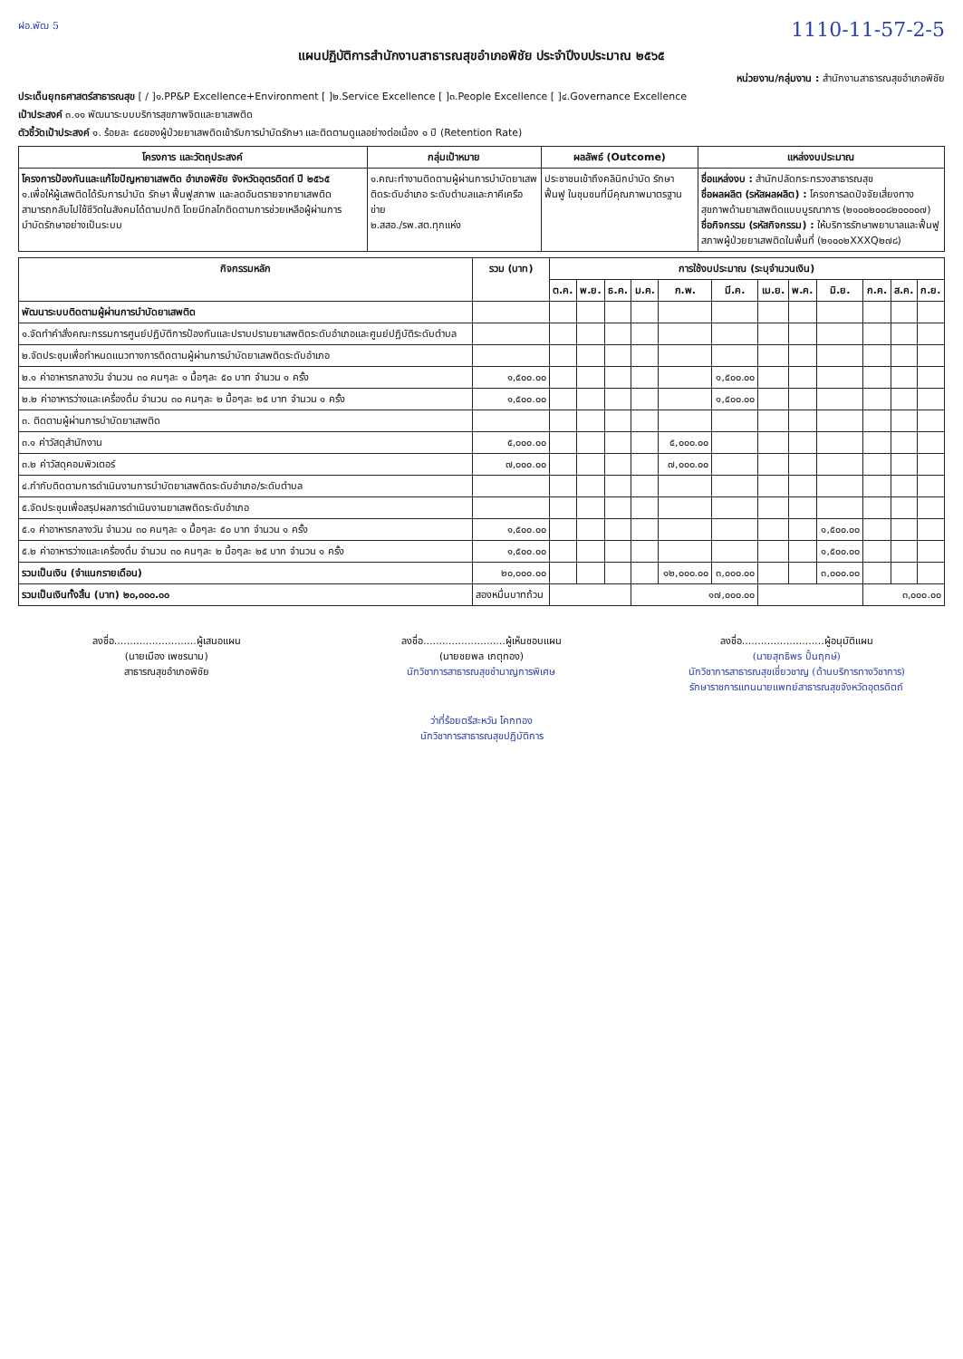ฝอ.พัฒ 5 1110-11-57-2-5
แผนปฏิบัติการสำนักงานสาธารณสุขอำเภอพิชัย ประจำปีงบประมาณ ๒๕๖๕
หน่วยงาน/กลุ่มงาน : สำนักงานสาธารณสุขอำเภอพิชัย
ประเด็นยุทธศาสตร์สาธารณสุข [ / ]๑.PP&P Excellence+Environment [ ]๒.Service Excellence [ ]๓.People Excellence [ ]๔.Governance Excellence
เป้าประสงค์ ๓.๑๑ พัฒนาระบบบริการสุขภาพจิตและยาเสพติด
ตัวชี้วัดเป้าประสงค์ ๑. ร้อยละ ๕๘ของผู้ป่วยยาเสพติดเข้ารับการบำบัดรักษา และติดตามดูแลอย่างต่อเนื่อง ๑ ปี (Retention Rate)
| โครงการ และวัตถุประสงค์ | กลุ่มเป้าหมาย | ผลลัพธ์ (Outcome) | แหล่งงบประมาณ |
| --- | --- | --- | --- |
| โครงการป้องกันและแก้ไขปัญหายาเสพติด อำเภอพิชัย จังหวัดอุตรดิตถ์ ปี ๒๕๖๕ ๑.เพื่อให้ผู้เสพติดได้รับการบำบัด รักษา ฟื้นฟูสภาพ และลดอันตรายจากยาเสพติด สามารถกลับไปใช้ชีวิตในสังคมได้ตามปกติ โดยมีกลไกติดตามการช่วยเหลือผู้ผ่านการบำบัดรักษาอย่างเป็นระบบ | ๑.คณะทำงานติดตามผู้ผ่านการบำบัดยาเสพติดระดับอำเภอ ระดับตำบลและภาคีเครือข่าย ๒.สสอ./รพ.สต.ทุกแห่ง | ประชาชนเข้าถึงคลินิกบำบัด รักษา ฟื้นฟู ในชุมชนที่มีคุณภาพมาตรฐาน | ชื่อแหล่งงบ : สำนักปลัดกระทรวงสาธารณสุข ชื่อผลผลิต (รหัสผลผลิต) : โครงการลดปัจจัยเสี่ยงทางสุขภาพด้านยาเสพติดแบบบูรณาการ (๒๑๐๐๒๐๐๘๒๐๐๐๐๗) ชื่อกิจกรรม (รหัสกิจกรรม) : ให้บริการรักษาพยาบาลและฟื้นฟูสภาพผู้ป่วยยาเสพติดในพื้นที่ (๒๑๐๐๒XXXQ๒๗๘) |
| กิจกรรมหลัก | รวม (บาท) | การใช้งบประมาณ (ระบุจำนวนเงิน) | | | | | | | | | | | |
| --- | --- | --- | --- | --- | --- | --- | --- | --- | --- | --- | --- | --- | --- |
| | | ต.ค. | พ.ย. | ธ.ค. | ม.ค. | ก.พ. | มี.ค. | เม.ย. | พ.ค. | มิ.ย. | ก.ค. | ส.ค. | ก.ย. |
| พัฒนาระบบติดตามผู้ผ่านการบำบัดยาเสพติด | | | | | | | | | | | | | |
| ๑.จัดทำคำสั่งคณะกรรมการศูนย์ปฏิบัติการป้องกันและปราบปรามยาเสพติดระดับอำเภอและศูนย์ปฏิบัติระดับตำบล | | | | | | | | | | | | | |
| ๒.จัดประชุมเพื่อกำหนดแนวทางการติดตามผู้ผ่านการบำบัดยาเสพติดระดับอำเภอ | | | | | | | | | | | | | |
| ๒.๑ ค่าอาหารกลางวัน จำนวน ๓๐ คนๆละ ๑ มื้อๆละ ๕๐ บาท จำนวน ๑ ครั้ง | ๑,๕๐๐.๐๐ | | | | | | ๑,๕๐๐.๐๐ | | | | | | |
| ๒.๒ ค่าอาหารว่างและเครื่องดื่ม จำนวน ๓๐ คนๆละ ๒ มื้อๆละ ๒๕ บาท จำนวน ๑ ครั้ง | ๑,๕๐๐.๐๐ | | | | | | ๑,๕๐๐.๐๐ | | | | | | |
| ๓. ติดตามผู้ผ่านการบำบัดยาเสพติด | | | | | | | | | | | | | |
| ๓.๑ ค่าวัสดุสำนักงาน | ๕,๐๐๐.๐๐ | | | | | ๕,๐๐๐.๐๐ | | | | | | | |
| ๓.๒ ค่าวัสดุคอมพิวเตอร์ | ๗,๐๐๐.๐๐ | | | | | ๗,๐๐๐.๐๐ | | | | | | | |
| ๔.กำกับติดตามการดำเนินงานการบำบัดยาเสพติดระดับอำเภอ/ระดับตำบล | | | | | | | | | | | | | |
| ๕.จัดประชุมเพื่อสรุปผลการดำเนินงานยาเสพติดระดับอำเภอ | | | | | | | | | | | | | |
| ๕.๑ ค่าอาหารกลางวัน จำนวน ๓๐ คนๆละ ๑ มื้อๆละ ๕๐ บาท จำนวน ๑ ครั้ง | ๑,๕๐๐.๐๐ | | | | | | | | | ๑,๕๐๐.๐๐ | | | |
| ๕.๒ ค่าอาหารว่างและเครื่องดื่ม จำนวน ๓๐ คนๆละ ๒ มื้อๆละ ๒๕ บาท จำนวน ๑ ครั้ง | ๑,๕๐๐.๐๐ | | | | | | | | | ๑,๕๐๐.๐๐ | | | |
| รวมเป็นเงิน (จำแนกรายเดือน) | ๒๐,๐๐๐.๐๐ | | | | | ๑๒,๐๐๐.๐๐ | ๓,๐๐๐.๐๐ | | | ๓,๐๐๐.๐๐ | | | |
| รวมเป็นเงินทั้งสิ้น (บาท) ๒๐,๐๐๐.๐๐ | สองหมื่นบาทถ้วน | | | | ๑๗,๐๐๐.๐๐ | | | | | | ๓,๐๐๐.๐๐ | | |
ลงชื่อ..........................ผู้เสนอแผน
(นายเมือง เพชรนาม)
สาธารณสุขอำเภอพิชัย
ลงชื่อ..........................ผู้เห็นชอบแผน
(นายชยพล เกตุทอง)
นักวิชาการสาธารณสุขชำนาญการพิเศษ
ลงชื่อ..........................ผู้อนุมัติแผน
(นายสุทธิพร ปั้นฤกษ์)
นักวิชาการสาธารณสุขเชี่ยวชาญ (ด้านบริการทางวิชาการ)
รักษาราชการแทนนายแพทย์สาธารณสุขจังหวัดอุตรดิตถ์
ว่าที่ร้อยตรีสะหวัน โคกทอง
นักวิชาการสาธารณสุขปฏิบัติการ